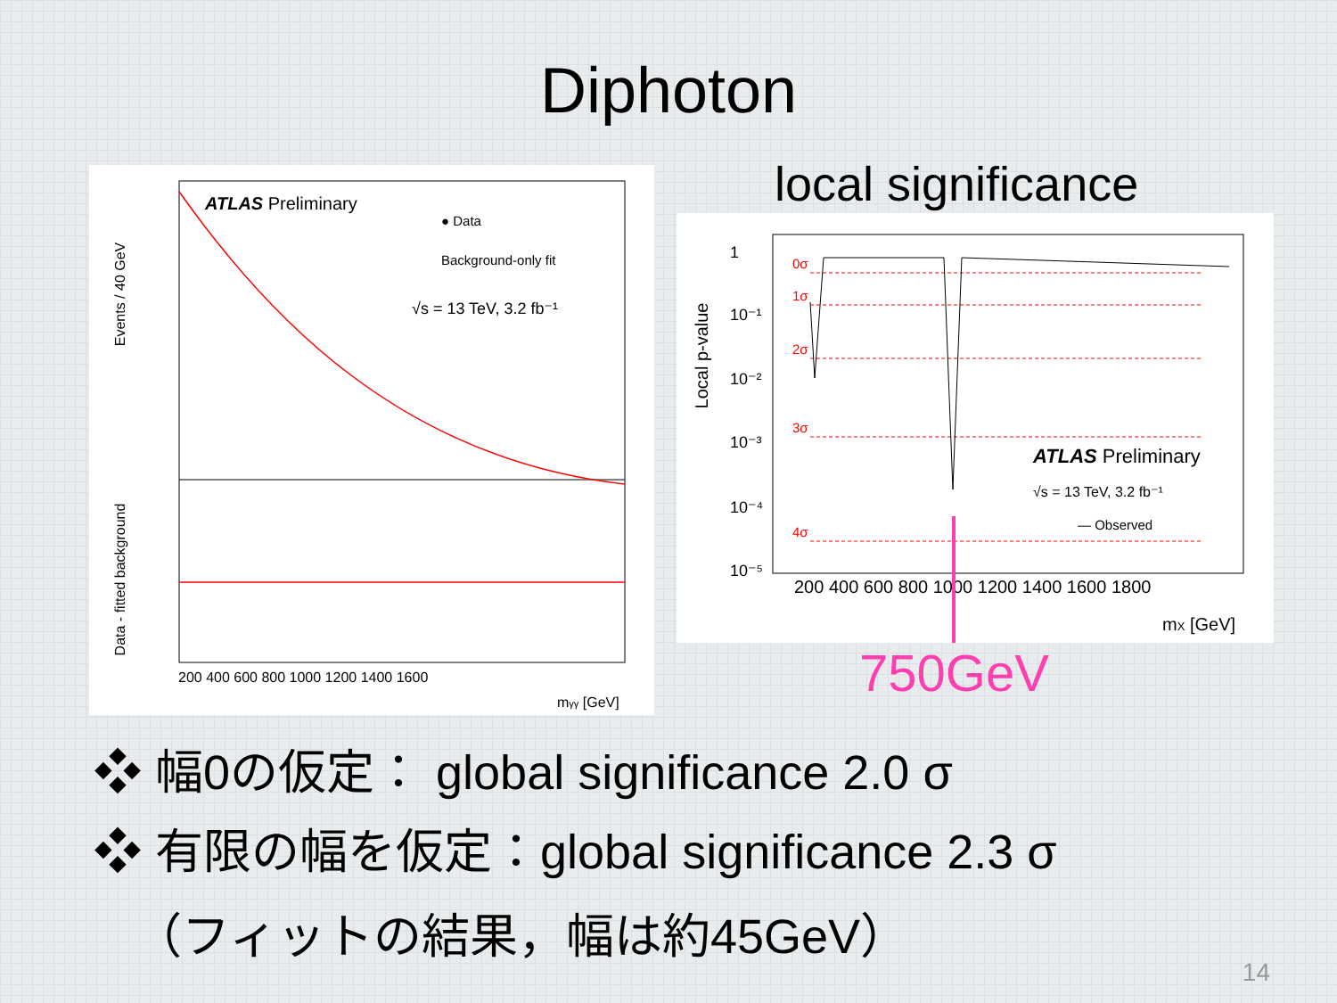Diphoton
ATLAS Preliminary
● Data
Background-only fit
√s = 13 TeV, 3.2 fb⁻¹
Events / 40 GeV
Data - fitted background
200 400 600 800 1000 1200 1400 1600
mγγ [GeV]
local significance
Local p-value
0σ
1σ
2σ
3σ
4σ
ATLAS Preliminary
√s = 13 TeV, 3.2 fb⁻¹
— Observed
1
10⁻¹
10⁻²
10⁻³
10⁻⁴
10⁻⁵
200 400 600 800 1000 1200 1400 1600 1800
mX [GeV]
750GeV
❖ 幅0の仮定： global significance 2.0 σ
❖ 有限の幅を仮定：global significance 2.3 σ
（フィットの結果，幅は約45GeV）
14